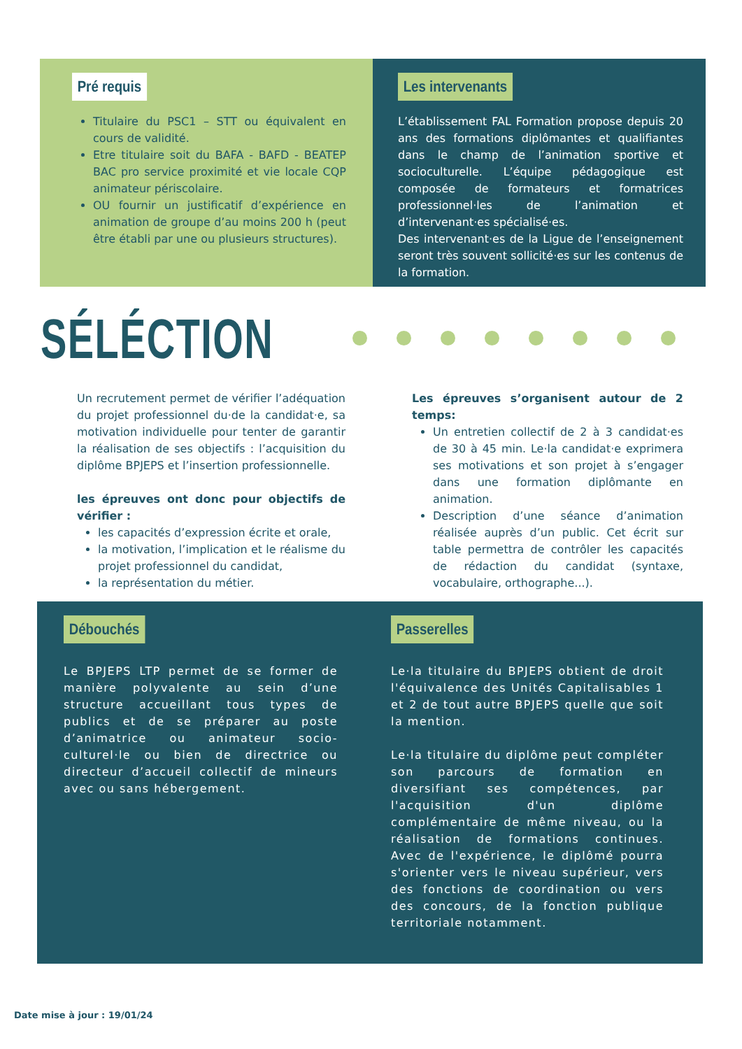Pré requis
Titulaire du PSC1 – STT ou équivalent en cours de validité.
Etre titulaire soit du BAFA - BAFD - BEATEP BAC pro service proximité et vie locale CQP animateur périscolaire.
OU fournir un justificatif d’expérience en animation de groupe d’au moins 200 h (peut être établi par une ou plusieurs structures).
Les intervenants
L’établissement FAL Formation propose depuis 20 ans des formations diplômantes et qualifiantes dans le champ de l’animation sportive et socioculturelle. L’équipe pédagogique est composée de formateurs et formatrices professionnel·les de l’animation et d’intervenant·es spécialisé·es.
Des intervenant·es de la Ligue de l’enseignement seront très souvent sollicité·es sur les contenus de la formation.
SÉLÉCTION
Un recrutement permet de vérifier l’adéquation du projet professionnel du·de la candidat·e, sa motivation individuelle pour tenter de garantir la réalisation de ses objectifs : l’acquisition du diplôme BPJEPS et l’insertion professionnelle.
les épreuves ont donc pour objectifs de vérifier :
les capacités d’expression écrite et orale,
la motivation, l’implication et le réalisme du projet professionnel du candidat,
la représentation du métier.
Les épreuves s’organisent autour de 2 temps:
Un entretien collectif de 2 à 3 candidat·es de 30 à 45 min. Le·la candidat·e exprimera ses motivations et son projet à s’engager dans une formation diplômante en animation.
Description d’une séance d’animation réalisée auprès d’un public. Cet écrit sur table permettra de contrôler les capacités de rédaction du candidat (syntaxe, vocabulaire, orthographe...).
Débouchés
Le BPJEPS LTP permet de se former de manière polyvalente au sein d’une structure accueillant tous types de publics et de se préparer au poste d’animatrice ou animateur socio-culturel·le ou bien de directrice ou directeur d’accueil collectif de mineurs avec ou sans hébergement.
Passerelles
Le·la titulaire du BPJEPS obtient de droit l'équivalence des Unités Capitalisables 1 et 2 de tout autre BPJEPS quelle que soit la mention.
Le·la titulaire du diplôme peut compléter son parcours de formation en diversifiant ses compétences, par l'acquisition d'un diplôme complémentaire de même niveau, ou la réalisation de formations continues. Avec de l'expérience, le diplômé pourra s'orienter vers le niveau supérieur, vers des fonctions de coordination ou vers des concours, de la fonction publique territoriale notamment.
Date mise à jour : 19/01/24